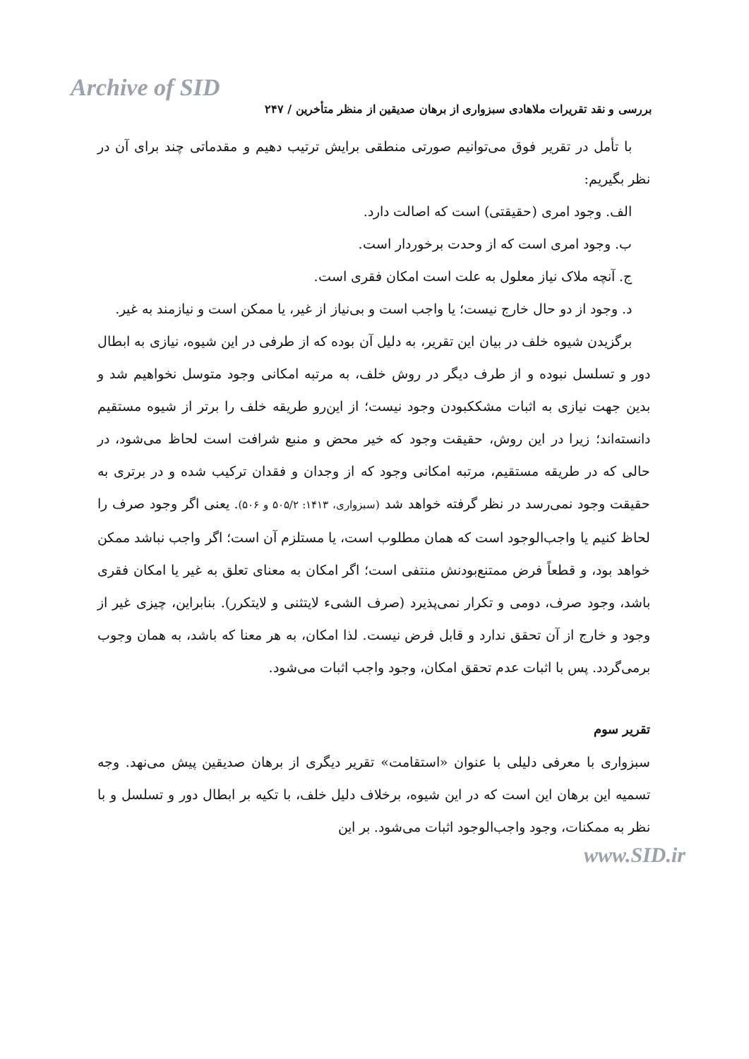Archive of SID
بررسی و نقد تقریرات ملاهادی سبزواری از برهان صدیقین از منظر متأخرین / ۲۴۷
با تأمل در تقریر فوق می‌توانیم صورتی منطقی برایش ترتیب دهیم و مقدماتی چند برای آن در نظر بگیریم:
الف. وجود امری (حقیقتی) است که اصالت دارد.
ب. وجود امری است که از وحدت برخوردار است.
ج. آنچه ملاک نیاز معلول به علت است امکان فقری است.
د. وجود از دو حال خارج نیست؛ یا واجب است و بی‌نیاز از غیر، یا ممکن است و نیازمند به غیر.
برگزیدن شیوه خلف در بیان این تقریر، به دلیل آن بوده که از طرفی در این شیوه، نیازی به ابطال دور و تسلسل نبوده و از طرف دیگر در روش خلف، به مرتبه امکانی وجود متوسل نخواهیم شد و بدین جهت نیازی به اثبات مشککبودن وجود نیست؛ از این‌رو طریقه خلف را برتر از شیوه مستقیم دانسته‌اند؛ زیرا در این روش، حقیقت وجود که خیر محض و منبع شرافت است لحاظ می‌شود، در حالی که در طریقه مستقیم، مرتبه امکانی وجود که از وجدان و فقدان ترکیب شده و در برتری به حقیقت وجود نمی‌رسد در نظر گرفته خواهد شد (سبزواری، ۱۴۱۳: ۵۰۵/۲ و ۵۰۶). یعنی اگر وجود صرف را لحاظ کنیم یا واجب‌الوجود است که همان مطلوب است، یا مستلزم آن است؛ اگر واجب نباشد ممکن خواهد بود، و قطعاً فرض ممتنع‌بودنش منتفی است؛ اگر امکان به معنای تعلق به غیر یا امکان فقری باشد، وجود صرف، دومی و تکرار نمی‌پذیرد (صرف الشیء لایتثنی و لایتکرر). بنابراین، چیزی غیر از وجود و خارج از آن تحقق ندارد و قابل فرض نیست. لذا امکان، به هر معنا که باشد، به همان وجوب برمی‌گردد. پس با اثبات عدم تحقق امکان، وجود واجب اثبات می‌شود.
تقریر سوم
سبزواری با معرفی دلیلی با عنوان «استقامت» تقریر دیگری از برهان صدیقین پیش می‌نهد. وجه تسمیه این برهان این است که در این شیوه، برخلاف دلیل خلف، با تکیه بر ابطال دور و تسلسل و با نظر به ممکنات، وجود واجب‌الوجود اثبات می‌شود. بر این
www.SID.ir